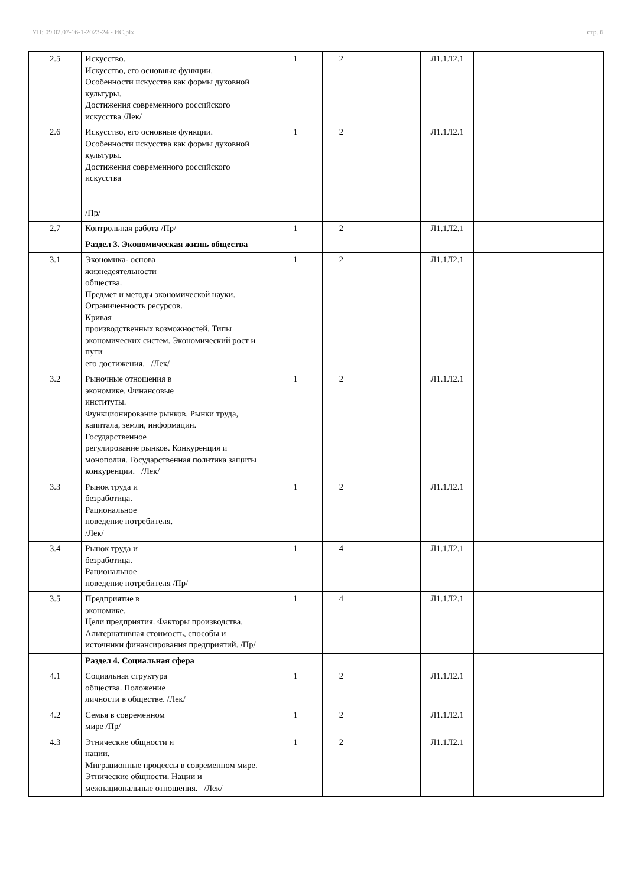УП: 09.02.07-16-1-2023-24 - ИС.plx стр. 6
| 2.5 | Искусство. Искусство, его основные функции. Особенности искусства как формы духовной культуры. Достижения современного российского искусства /Лек/ | 1 | 2 | | Л1.1Л2.1 | | |
| 2.6 | Искусство, его основные функции. Особенности искусства как формы духовной культуры. Достижения современного российского искусства /Пр/ | 1 | 2 | | Л1.1Л2.1 | | |
| 2.7 | Контрольная работа /Пр/ | 1 | 2 | | Л1.1Л2.1 | | |
| | Раздел 3. Экономическая жизнь общества | | | | | | |
| 3.1 | Экономика- основа жизнедеятельности общества. Предмет и методы экономической науки. Ограниченность ресурсов. Кривая производственных возможностей. Типы экономических систем. Экономический рост и пути его достижения. /Лек/ | 1 | 2 | | Л1.1Л2.1 | | |
| 3.2 | Рыночные отношения в экономике. Финансовые институты. Функционирование рынков. Рынки труда, капитала, земли, информации. Государственное регулирование рынков. Конкуренция и монополия. Государственная политика защиты конкуренции. /Лек/ | 1 | 2 | | Л1.1Л2.1 | | |
| 3.3 | Рынок труда и безработица. Рациональное поведение потребителя. /Лек/ | 1 | 2 | | Л1.1Л2.1 | | |
| 3.4 | Рынок труда и безработица. Рациональное поведение потребителя /Пр/ | 1 | 4 | | Л1.1Л2.1 | | |
| 3.5 | Предприятие в экономике. Цели предприятия. Факторы производства. Альтернативная стоимость, способы и источники финансирования предприятий. /Пр/ | 1 | 4 | | Л1.1Л2.1 | | |
| | Раздел 4. Социальная сфера | | | | | | |
| 4.1 | Социальная структура общества. Положение личности в обществе. /Лек/ | 1 | 2 | | Л1.1Л2.1 | | |
| 4.2 | Семья в современном мире /Пр/ | 1 | 2 | | Л1.1Л2.1 | | |
| 4.3 | Этнические общности и нации. Миграционные процессы в современном мире. Этнические общности. Нации и межнациональные отношения. /Лек/ | 1 | 2 | | Л1.1Л2.1 | | |